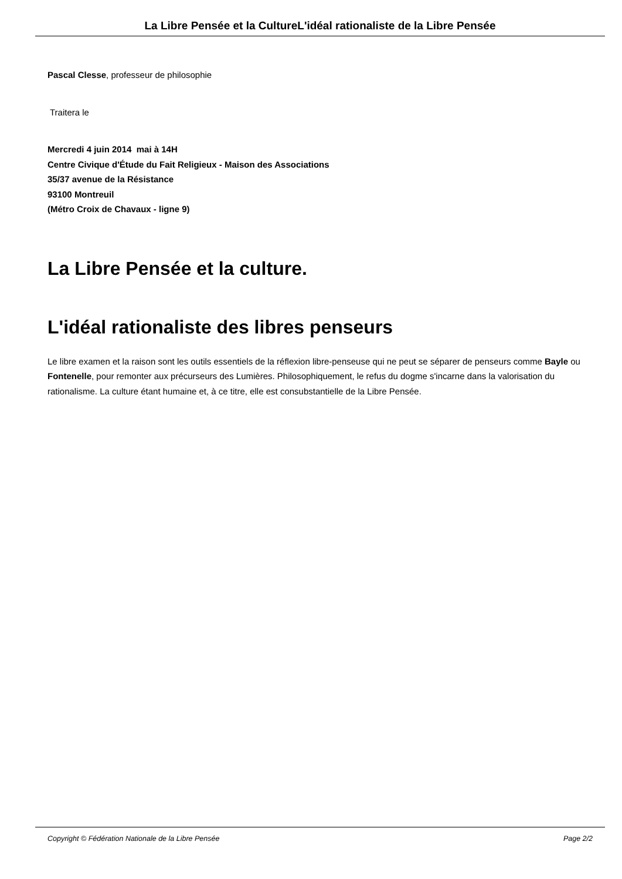La Libre Pensée et la CultureL'idéal rationaliste de la Libre Pensée
Pascal Clesse, professeur de philosophie
Traitera le
Mercredi 4 juin 2014 mai à 14H
Centre Civique d'Étude du Fait Religieux - Maison des Associations
35/37 avenue de la Résistance
93100 Montreuil
(Métro Croix de Chavaux - ligne 9)
La Libre Pensée et la culture.
L'idéal rationaliste des libres penseurs
Le libre examen et la raison sont les outils essentiels de la réflexion libre-penseuse qui ne peut se séparer de penseurs comme Bayle ou Fontenelle, pour remonter aux précurseurs des Lumières. Philosophiquement, le refus du dogme s'incarne dans la valorisation du rationalisme. La culture étant humaine et, à ce titre, elle est consubstantielle de la Libre Pensée.
Copyright © Fédération Nationale de la Libre Pensée Page 2/2